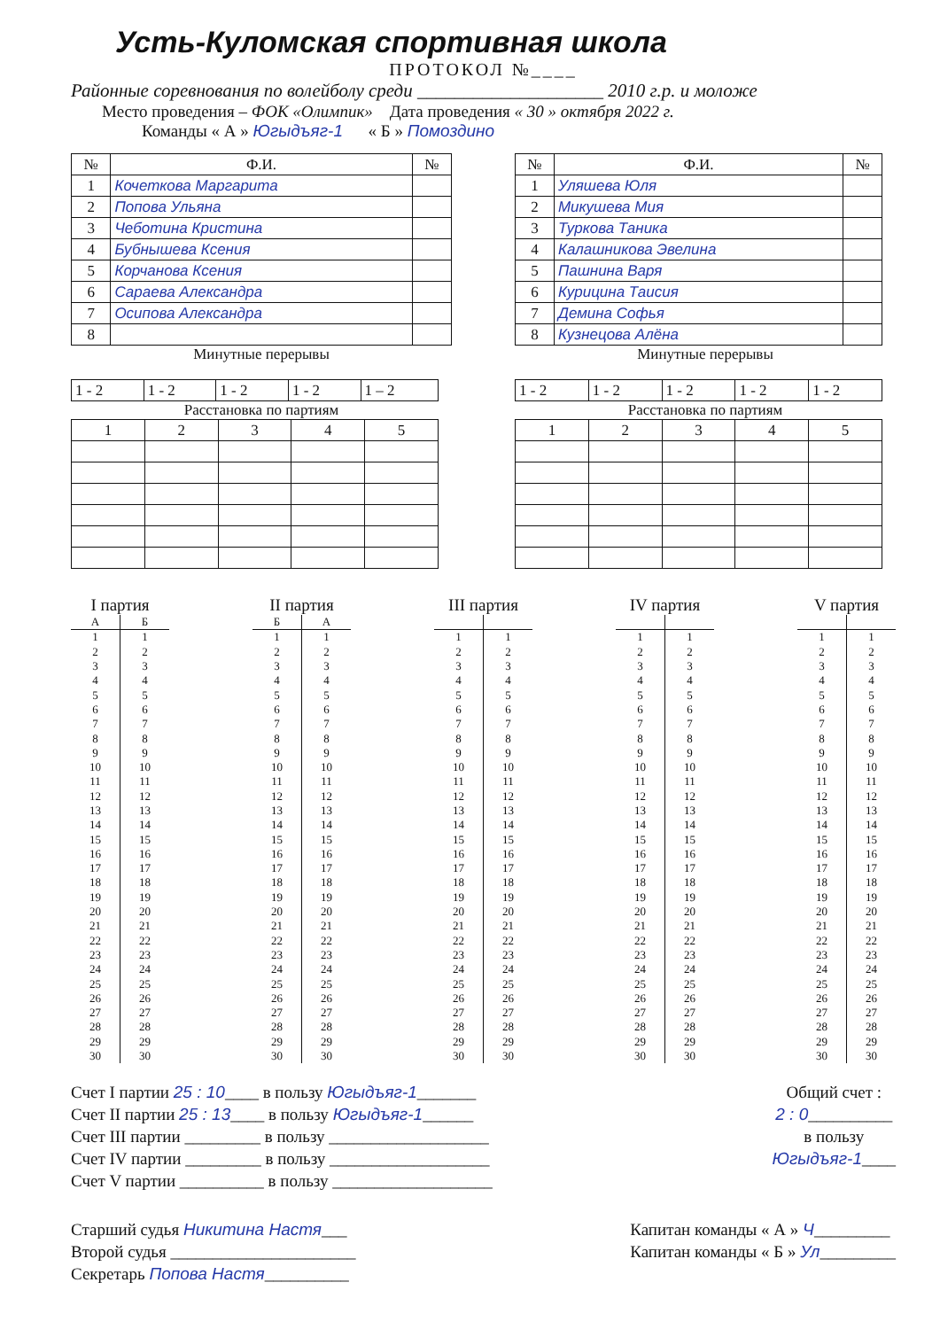Усть-Куломская спортивная школа
ПРОТОКОЛ №____
Районные соревнования по волейболу среди ____________________ 2010 г.р. и моложе
Место проведения – ФОК «Олимпик» Дата проведения « 30 » октября 2022 г.
Команды « А » Югыдъяг-1 « Б » Помоздино
| № | Ф.И. | № |
| --- | --- | --- |
| 1 | Кочеткова Маргарита | |
| 2 | Попова Ульяна | |
| 3 | Чеботина Кристина | |
| 4 | Бубнышева Ксения | |
| 5 | Корчанова Ксения | |
| 6 | Сараева Александра | |
| 7 | Осипова Александра | |
| 8 | | |
Минутные перерывы
| 1 - 2 | 1 - 2 | 1 - 2 | 1 - 2 | 1 – 2 |
Расстановка по партиям
| 1 | 2 | 3 | 4 | 5 |
| --- | --- | --- | --- | --- |
| № | Ф.И. | № |
| --- | --- | --- |
| 1 | Уляшева Юля | |
| 2 | Микушева Мия | |
| 3 | Туркова Таника | |
| 4 | Калашникова Эвелина | |
| 5 | Пашнина Варя | |
| 6 | Курицина Таисия | |
| 7 | Демина Софья | |
| 8 | Кузнецова Алёна | |
Минутные перерывы
| 1 - 2 | 1 - 2 | 1 - 2 | 1 - 2 | 1 - 2 |
Расстановка по партиям
| 1 | 2 | 3 | 4 | 5 |
| --- | --- | --- | --- | --- |
I партия
| А | Б |
| --- | --- |
| 1 | 1 |
| 2 | 2 |
| 3 | 3 |
| 4 | 4 |
| 5 | 5 |
| 6 | 6 |
| 7 | 7 |
| 8 | 8 |
| 9 | 9 |
| 10 | 10 |
| 11 | 11 |
| 12 | 12 |
| 13 | 13 |
| 14 | 14 |
| 15 | 15 |
| 16 | 16 |
| 17 | 17 |
| 18 | 18 |
| 19 | 19 |
| 20 | 20 |
| 21 | 21 |
| 22 | 22 |
| 23 | 23 |
| 24 | 24 |
| 25 | 25 |
| 26 | 26 |
| 27 | 27 |
| 28 | 28 |
| 29 | 29 |
| 30 | 30 |
II партия
| Б | А |
| --- | --- |
| 1 | 1 |
| 2 | 2 |
| 3 | 3 |
| 4 | 4 |
| 5 | 5 |
| 6 | 6 |
| 7 | 7 |
| 8 | 8 |
| 9 | 9 |
| 10 | 10 |
| 11 | 11 |
| 12 | 12 |
| 13 | 13 |
| 14 | 14 |
| 15 | 15 |
| 16 | 16 |
| 17 | 17 |
| 18 | 18 |
| 19 | 19 |
| 20 | 20 |
| 21 | 21 |
| 22 | 22 |
| 23 | 23 |
| 24 | 24 |
| 25 | 25 |
| 26 | 26 |
| 27 | 27 |
| 28 | 28 |
| 29 | 29 |
| 30 | 30 |
III партия
| 1 | 1 |
| 2 | 2 |
| 3 | 3 |
| 4 | 4 |
| 5 | 5 |
| 6 | 6 |
| 7 | 7 |
| 8 | 8 |
| 9 | 9 |
| 10 | 10 |
| 11 | 11 |
| 12 | 12 |
| 13 | 13 |
| 14 | 14 |
| 15 | 15 |
| 16 | 16 |
| 17 | 17 |
| 18 | 18 |
| 19 | 19 |
| 20 | 20 |
| 21 | 21 |
| 22 | 22 |
| 23 | 23 |
| 24 | 24 |
| 25 | 25 |
| 26 | 26 |
| 27 | 27 |
| 28 | 28 |
| 29 | 29 |
| 30 | 30 |
IV партия
| 1 | 1 |
| 2 | 2 |
| 3 | 3 |
| 4 | 4 |
| 5 | 5 |
| 6 | 6 |
| 7 | 7 |
| 8 | 8 |
| 9 | 9 |
| 10 | 10 |
| 11 | 11 |
| 12 | 12 |
| 13 | 13 |
| 14 | 14 |
| 15 | 15 |
| 16 | 16 |
| 17 | 17 |
| 18 | 18 |
| 19 | 19 |
| 20 | 20 |
| 21 | 21 |
| 22 | 22 |
| 23 | 23 |
| 24 | 24 |
| 25 | 25 |
| 26 | 26 |
| 27 | 27 |
| 28 | 28 |
| 29 | 29 |
| 30 | 30 |
V партия
| 1 | 1 |
| 2 | 2 |
| 3 | 3 |
| 4 | 4 |
| 5 | 5 |
| 6 | 6 |
| 7 | 7 |
| 8 | 8 |
| 9 | 9 |
| 10 | 10 |
| 11 | 11 |
| 12 | 12 |
| 13 | 13 |
| 14 | 14 |
| 15 | 15 |
| 16 | 16 |
| 17 | 17 |
| 18 | 18 |
| 19 | 19 |
| 20 | 20 |
| 21 | 21 |
| 22 | 22 |
| 23 | 23 |
| 24 | 24 |
| 25 | 25 |
| 26 | 26 |
| 27 | 27 |
| 28 | 28 |
| 29 | 29 |
| 30 | 30 |
Счет I партии 25 : 10____ в пользу Югыдъяг-1_______
Счет II партии 25 : 13____ в пользу Югыдъяг-1______
Счет III партии _________ в пользу ___________________
Счет IV партии _________ в пользу ___________________
Счет V партии __________ в пользу ___________________
Общий счет :
2 : 0__________
в пользу
Югыдъяг-1____
Старший судья Никитина Настя___
Второй судья ______________________
Секретарь Попова Настя__________
Капитан команды « А » Ч_________
Капитан команды « Б » Ул_________